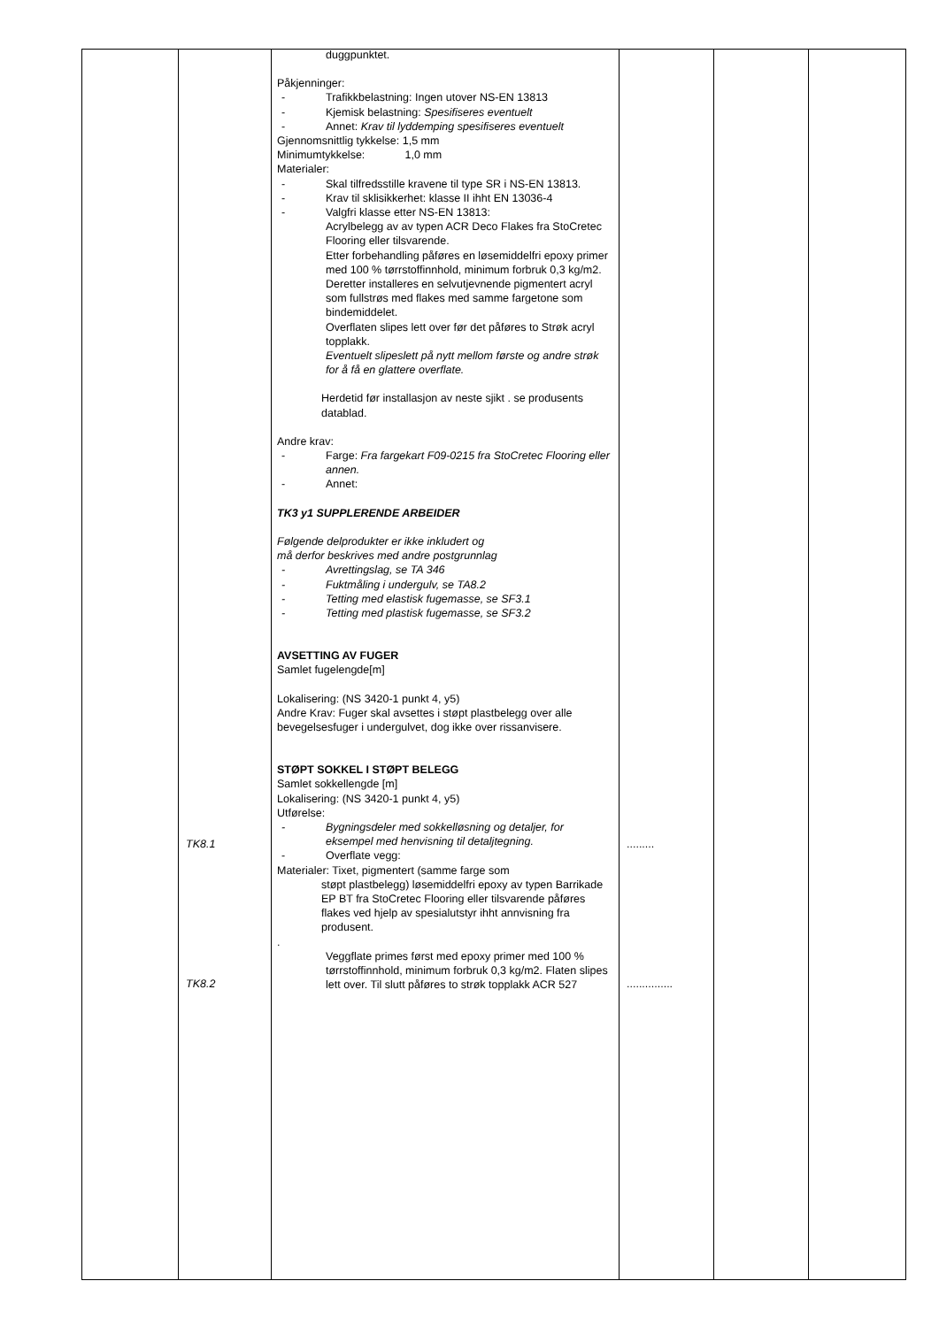| | TK8.1 TK8.2 | duggpunktet. Påkjenninger: - Trafikkbelastning: Ingen utover NS-EN 13813 - Kjemisk belastning: Spesifiseres eventuelt - Annet: Krav til lyddemping spesifiseres eventuelt Gjennomsnittlig tykkelse: 1,5 mm Minimumtykkelse: 1,0 mm Materialer: - Skal tilfredsstille kravene til type SR i NS-EN 13813. - Krav til sklisikkerhet: klasse II ihht EN 13036-4 - Valgfri klasse etter NS-EN 13813: Acrylbelegg av av typen ACR Deco Flakes fra StoCretec Flooring eller tilsvarende. Etter forbehandling påføres en løsemiddelfri epoxy primer med 100 % tørrstoffinnhold, minimum forbruk 0,3 kg/m2. Deretter installeres en selvutjevnende pigmentert acryl som fullstrøs med flakes med samme fargetone som bindemiddelet. Overflaten slipes lett over før det påføres to Strøk acryl topplakk. Eventuelt slipeslett på nytt mellom første og andre strøk for å få en glattere overflate. Herdetid før installasjon av neste sjikt . se produsents datablad. Andre krav: - Farge: Fra fargekart F09-0215 fra StoCretec Flooring eller annen. - Annet: TK3 y1 SUPPLERENDE ARBEIDER Følgende delprodukter er ikke inkludert og må derfor beskrives med andre postgrunnlag - Avrettingslag, se TA 346 - Fuktmåling i undergulv, se TA8.2 - Tetting med elastisk fugemasse, se SF3.1 - Tetting med plastisk fugemasse, se SF3.2 AVSETTING AV FUGER Samlet fugelengde[m] Lokalisering: (NS 3420-1 punkt 4, y5) Andre Krav: Fuger skal avsettes i støpt plastbelegg over alle bevegelsesfuger i undergulvet, dog ikke over rissanvisere. STØPT SOKKEL I STØPT BELEGG Samlet sokkellengde [m] Lokalisering: (NS 3420-1 punkt 4, y5) Utførelse: - Bygningsdeler med sokkelløsning og detaljer, for eksempel med henvisning til detaljtegning. - Overflate vegg: Materialer: Tixet, pigmentert (samme farge som støpt plastbelegg) løsemiddelfri epoxy av typen Barrikade EP BT fra StoCretec Flooring eller tilsvarende påføres flakes ved hjelp av spesialutstyr ihht annvisning fra produsent. . Veggflate primes først med epoxy primer med 100 % tørrstoffinnhold, minimum forbruk 0,3 kg/m2. Flaten slipes lett over. Til slutt påføres to strøk topplakk ACR 527 | ......... ............... | | |